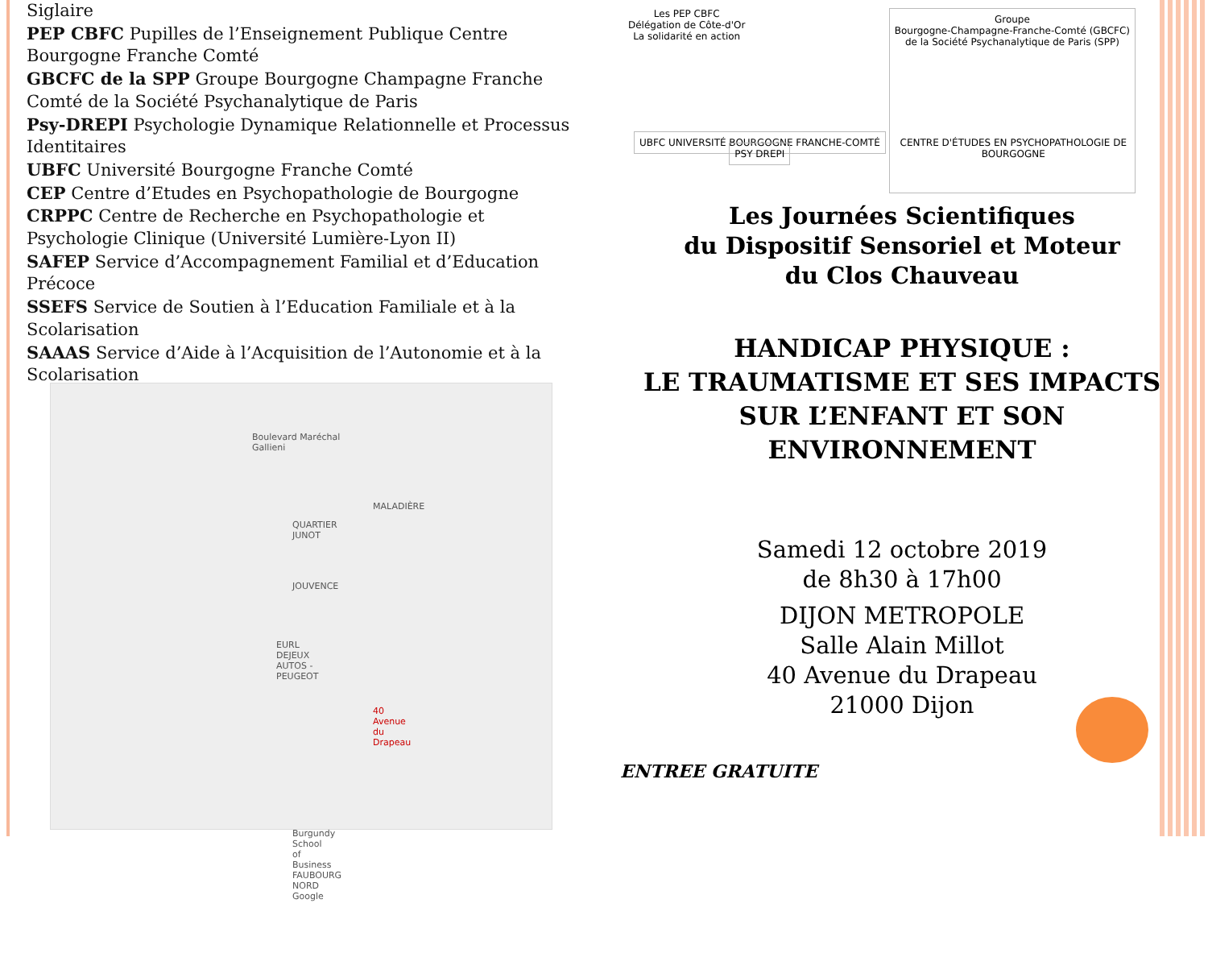Siglaire
PEP CBFC Pupilles de l’Enseignement Publique Centre Bourgogne Franche Comté
GBCFC de la SPP Groupe Bourgogne Champagne Franche Comté de la Société Psychanalytique de Paris
Psy-DREPI Psychologie Dynamique Relationnelle et Processus Identitaires
UBFC Université Bourgogne Franche Comté
CEP Centre d’Etudes en Psychopathologie de Bourgogne
CRPPC Centre de Recherche en Psychopathologie et Psychologie Clinique (Université Lumière-Lyon II)
SAFEP Service d’Accompagnement Familial et d’Education Précoce
SSEFS Service de Soutien à l’Education Familiale et à la Scolarisation
SAAAS Service d’Aide à l’Acquisition de l’Autonomie et à la Scolarisation
Boulevard Maréchal Gallieni
MALADIÈRE
QUARTIER JUNOT
JOUVENCE
EURL DEJEUX AUTOS - PEUGEOT
40 Avenue du Drapeau
Burgundy School of Business
FAUBOURG NORD
Google
Les PEP CBFC
Délégation de Côte-d'Or
La solidarité en action
Groupe
Bourgogne-Champagne-Franche-Comté (GBCFC)
de la Société Psychanalytique de Paris (SPP)
UBFC UNIVERSITÉ BOURGOGNE FRANCHE-COMTÉ PSY DREPI
CENTRE D'ÉTUDES EN PSYCHOPATHOLOGIE DE BOURGOGNE
Les Journées Scientifiques
du Dispositif Sensoriel et Moteur
du Clos Chauveau
HANDICAP PHYSIQUE :
LE TRAUMATISME ET SES IMPACTS
SUR L’ENFANT ET SON
ENVIRONNEMENT
Samedi 12 octobre 2019
de 8h30 à 17h00
DIJON METROPOLE
Salle Alain Millot
40 Avenue du Drapeau
21000 Dijon
ENTREE GRATUITE